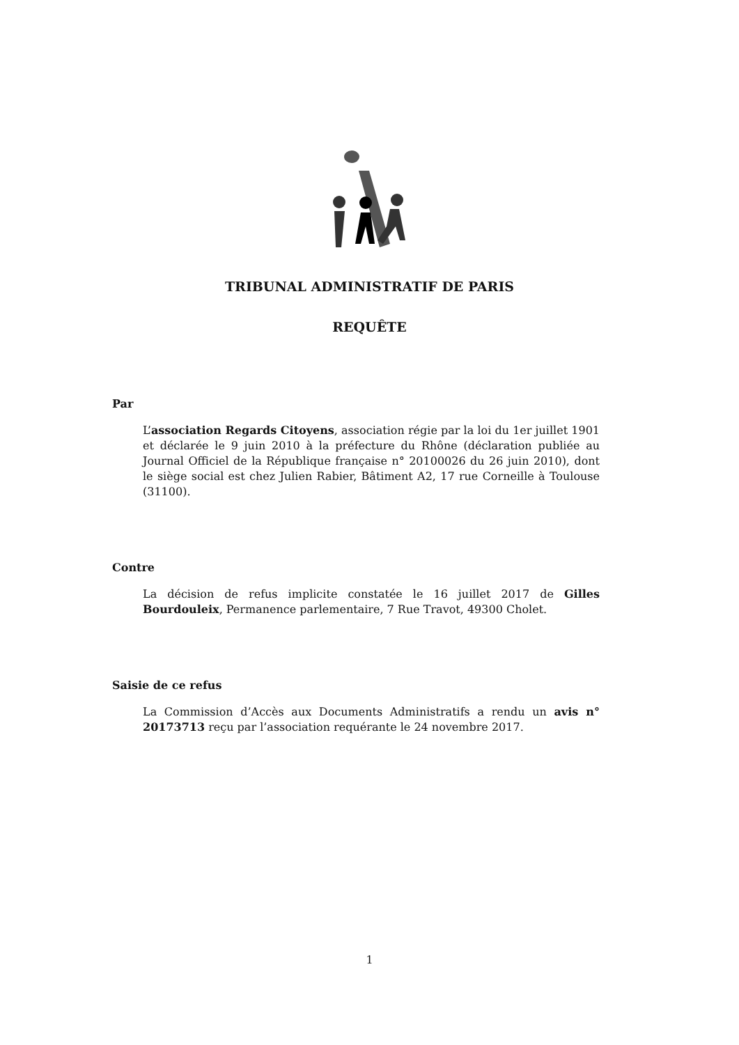TRIBUNAL ADMINISTRATIF DE PARIS
REQUÊTE
Par
L’association Regards Citoyens, association régie par la loi du 1er juillet 1901 et déclarée le 9 juin 2010 à la préfecture du Rhône (déclaration publiée au Journal Officiel de la République française n° 20100026 du 26 juin 2010), dont le siège social est chez Julien Rabier, Bâtiment A2, 17 rue Corneille à Toulouse (31100).
Contre
La décision de refus implicite constatée le 16 juillet 2017 de Gilles Bourdouleix, Permanence parlementaire, 7 Rue Travot, 49300 Cholet.
Saisie de ce refus
La Commission d’Accès aux Documents Administratifs a rendu un avis n° 20173713 reçu par l’association requérante le 24 novembre 2017.
1